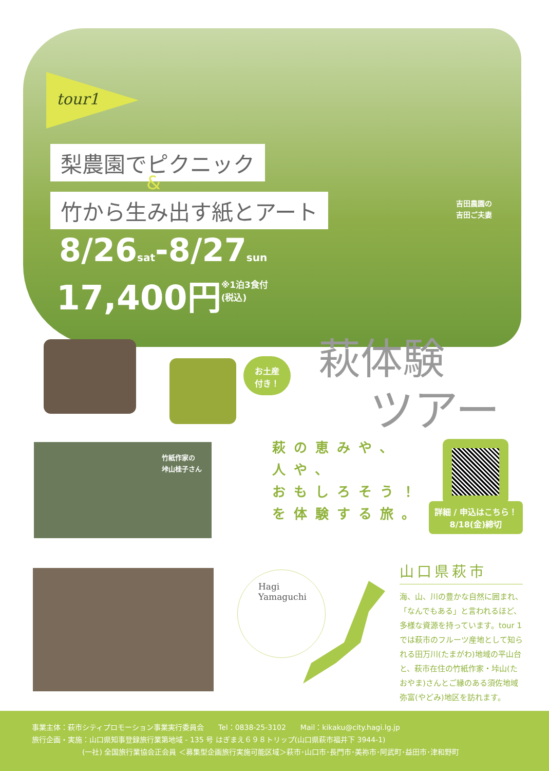tour1
梨農園でピクニック
&
竹から生み出す紙とアート
8/26sat-8/27sun
17,400円※1泊3食付
(税込)
吉田農園の
吉田ご夫妻
お土産
付き！
萩体験
ツアー
竹紙作家の
垰山桂子さん
萩の恵みや、
人や、
おもしろそう！
を体験する旅。
詳細 / 申込はこちら！
8/18(金)締切
Hagi
Yamaguchi
山口県萩市
海、山、川の豊かな自然に囲まれ、「なんでもある」と言われるほど、多様な資源を持っています。tour 1 では萩市のフルーツ産地として知られる田万川(たまがわ)地域の平山台と、萩市在住の竹紙作家・垰山(たおやま)さんとご縁のある須佐地域弥富(やどみ)地区を訪れます。
事業主体：萩市シティプロモーション事業実行委員会　　Tel：0838-25-3102　　Mail：kikaku@city.hagi.lg.jp
旅行企画・実施：山口県知事登録旅行業第地域 - 135 号 はぎまえ６９８トリップ(山口県萩市福井下 3944-1)
　　　　　　　(一社) 全国旅行業協会正会員 ＜募集型企画旅行実施可能区域＞萩市･山口市･長門市･美祢市･阿武町･益田市･津和野町